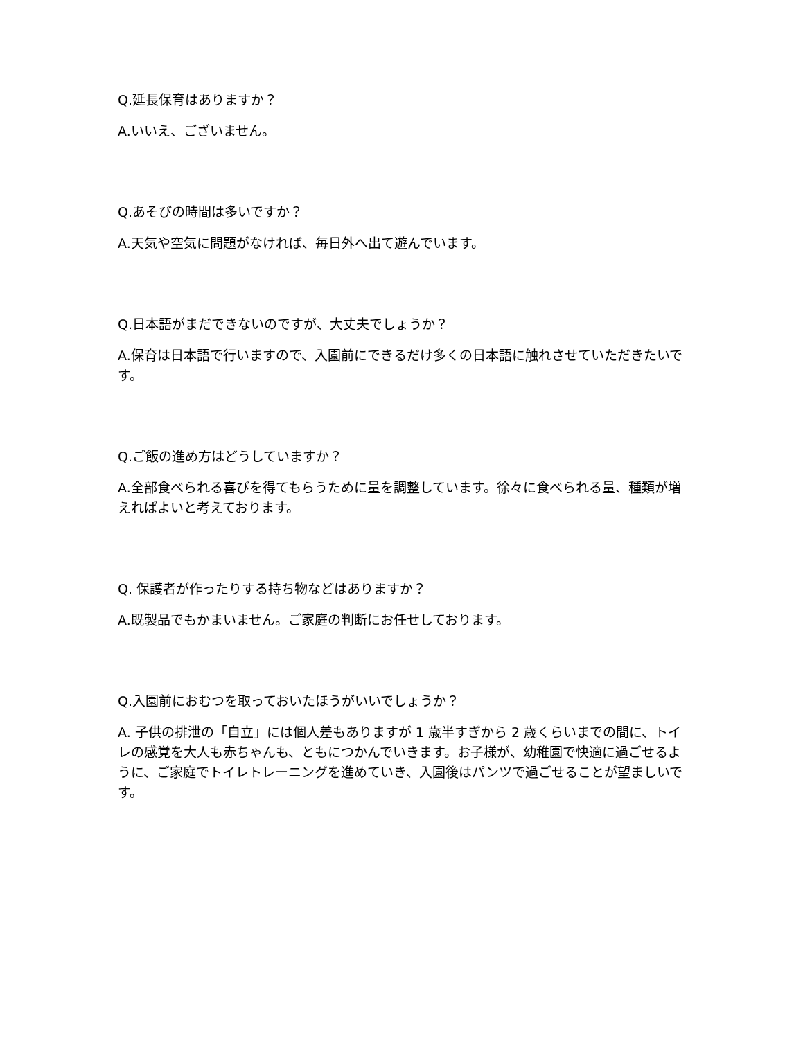Q.延長保育はありますか？
A.いいえ、ございません。
Q.あそびの時間は多いですか？
A.天気や空気に問題がなければ、毎日外へ出て遊んでいます。
Q.日本語がまだできないのですが、大丈夫でしょうか？
A.保育は日本語で行いますので、入園前にできるだけ多くの日本語に触れさせていただきたいです。
Q.ご飯の進め方はどうしていますか？
A.全部食べられる喜びを得てもらうために量を調整しています。徐々に食べられる量、種類が増えればよいと考えております。
Q. 保護者が作ったりする持ち物などはありますか？
A.既製品でもかまいません。ご家庭の判断にお任せしております。
Q.入園前におむつを取っておいたほうがいいでしょうか？
A. 子供の排泄の「自立」には個人差もありますが 1 歳半すぎから 2 歳くらいまでの間に、トイレの感覚を大人も赤ちゃんも、ともにつかんでいきます。お子様が、幼稚園で快適に過ごせるように、ご家庭でトイレトレーニングを進めていき、入園後はパンツで過ごせることが望ましいです。